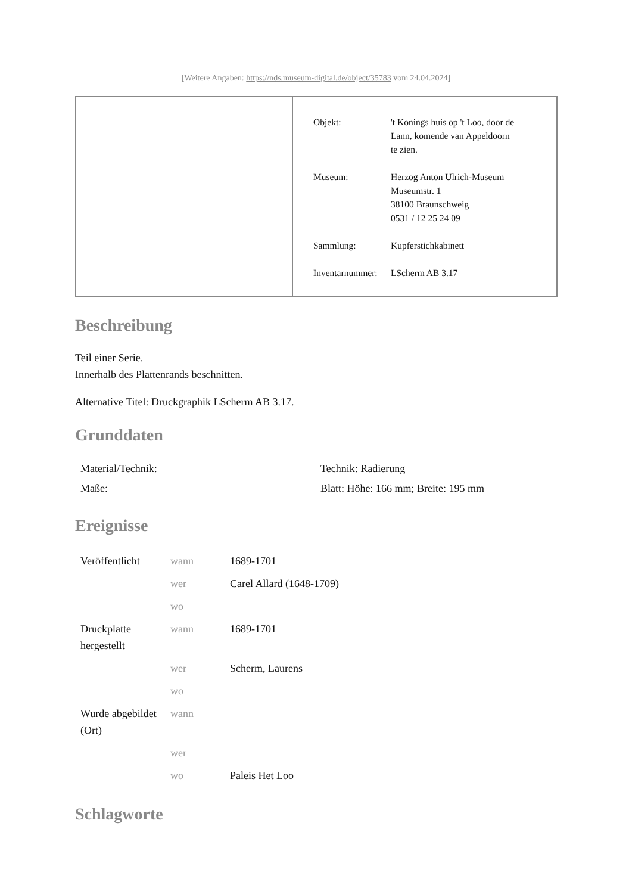[Weitere Angaben: https://nds.museum-digital.de/object/35783 vom 24.04.2024]
| Objekt: | 't Konings huis op 't Loo, door de Lann, komende van Appeldoorn te zien. |
| Museum: | Herzog Anton Ulrich-Museum Museumstr. 1 38100 Braunschweig 0531 / 12 25 24 09 |
| Sammlung: | Kupferstichkabinett |
| Inventarnummer: | LScherm AB 3.17 |
Beschreibung
Teil einer Serie.
Innerhalb des Plattenrands beschnitten.
Alternative Titel: Druckgraphik LScherm AB 3.17.
Grunddaten
| Material/Technik: | Technik: Radierung |
| Maße: | Blatt: Höhe: 166 mm; Breite: 195 mm |
Ereignisse
| Veröffentlicht | wann | 1689-1701 |
| | wer | Carel Allard (1648-1709) |
| | wo | |
| Druckplatte hergestellt | wann | 1689-1701 |
| | wer | Scherm, Laurens |
| | wo | |
| Wurde abgebildet (Ort) | wann | |
| | wer | |
| | wo | Paleis Het Loo |
Schlagworte